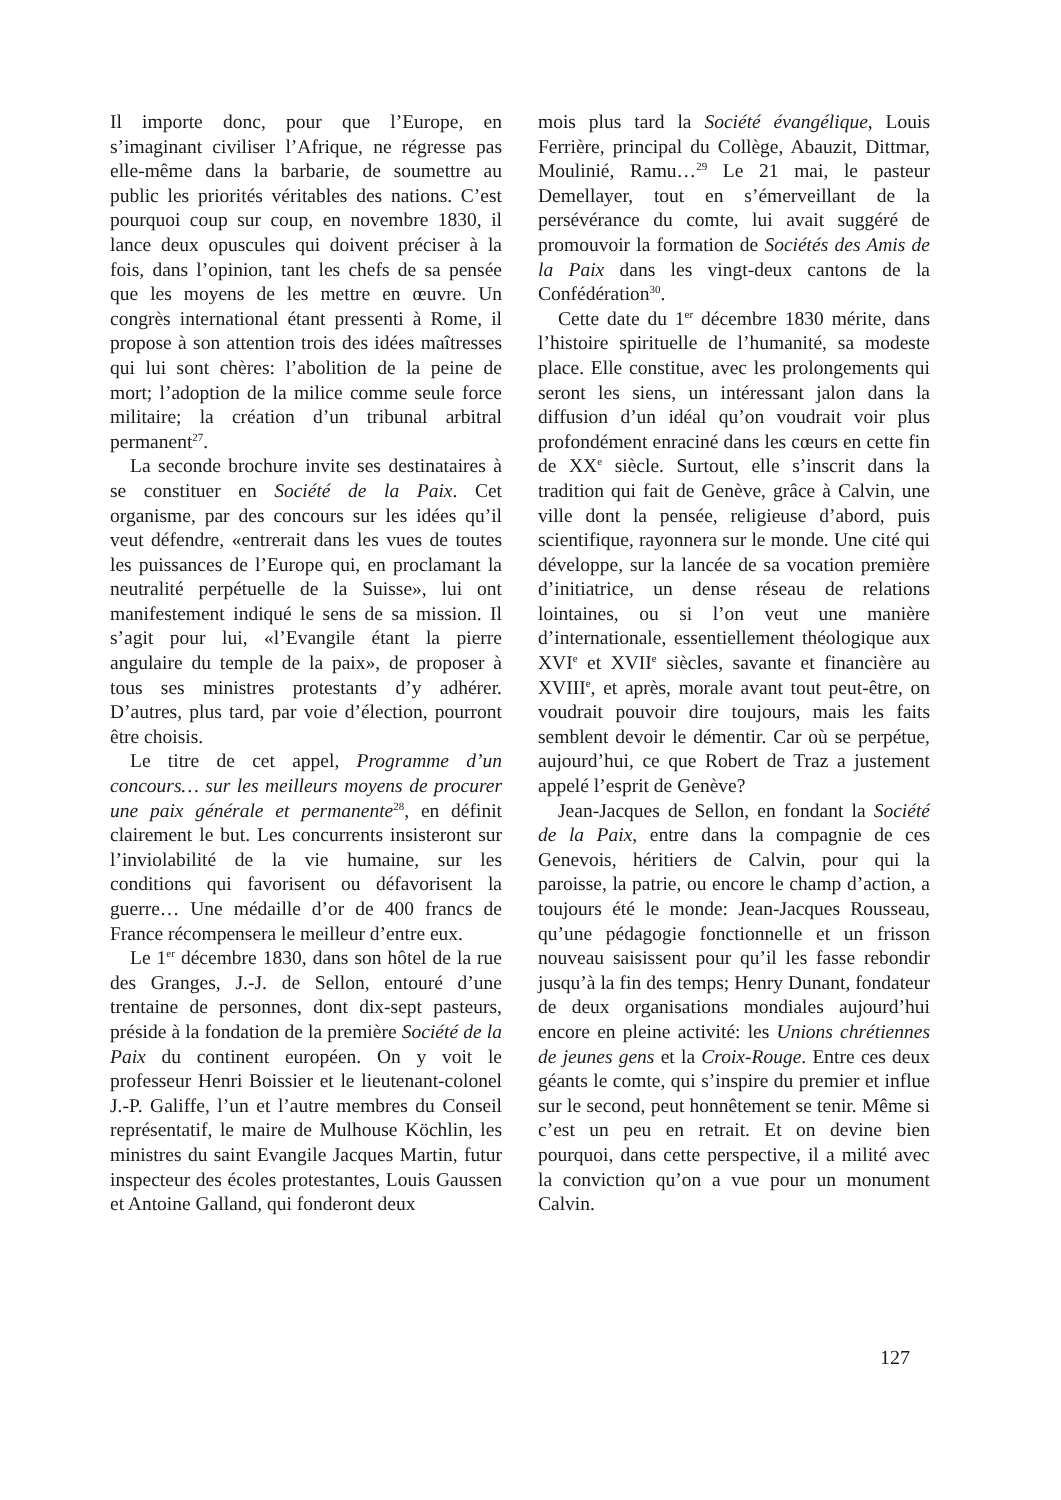Il importe donc, pour que l’Europe, en s’imaginant civiliser l’Afrique, ne régresse pas elle-même dans la barbarie, de soumettre au public les priorités véritables des nations. C’est pourquoi coup sur coup, en novembre 1830, il lance deux opuscules qui doivent préciser à la fois, dans l’opinion, tant les chefs de sa pensée que les moyens de les mettre en œuvre. Un congrès international étant pressenti à Rome, il propose à son attention trois des idées maîtresses qui lui sont chères: l’abolition de la peine de mort; l’adoption de la milice comme seule force militaire; la création d’un tribunal arbitral permanent<sup>27</sup>.
La seconde brochure invite ses destinataires à se constituer en Société de la Paix. Cet organisme, par des concours sur les idées qu’il veut défendre, «entrerait dans les vues de toutes les puissances de l’Europe qui, en proclamant la neutralité perpétuelle de la Suisse», lui ont manifestement indiqué le sens de sa mission. Il s’agit pour lui, «l’Evangile étant la pierre angulaire du temple de la paix», de proposer à tous ses ministres protestants d’y adhérer. D’autres, plus tard, par voie d’élection, pourront être choisis.
Le titre de cet appel, Programme d’un concours… sur les meilleurs moyens de procurer une paix générale et permanente<sup>28</sup>, en définit clairement le but. Les concurrents insisteront sur l’inviolabilité de la vie humaine, sur les conditions qui favorisent ou défavorisent la guerre… Une médaille d’or de 400 francs de France récompensera le meilleur d’entre eux.
Le 1<sup>er</sup> décembre 1830, dans son hôtel de la rue des Granges, J.-J. de Sellon, entouré d’une trentaine de personnes, dont dix-sept pasteurs, préside à la fondation de la première Société de la Paix du continent européen. On y voit le professeur Henri Boissier et le lieutenant-colonel J.-P. Galiffe, l’un et l’autre membres du Conseil représentatif, le maire de Mulhouse Köchlin, les ministres du saint Evangile Jacques Martin, futur inspecteur des écoles protestantes, Louis Gaussen et Antoine Galland, qui fonderont deux
mois plus tard la Société évangélique, Louis Ferrière, principal du Collège, Abauzit, Dittmar, Moulinié, Ramu…<sup>29</sup> Le 21 mai, le pasteur Demellayer, tout en s’émerveillant de la persévérance du comte, lui avait suggéré de promouvoir la formation de Sociétés des Amis de la Paix dans les vingt-deux cantons de la Confédération<sup>30</sup>.
Cette date du 1<sup>er</sup> décembre 1830 mérite, dans l’histoire spirituelle de l’humanité, sa modeste place. Elle constitue, avec les prolongements qui seront les siens, un intéressant jalon dans la diffusion d’un idéal qu’on voudrait voir plus profondément enraciné dans les cœurs en cette fin de XX<sup>e</sup> siècle. Surtout, elle s’inscrit dans la tradition qui fait de Genève, grâce à Calvin, une ville dont la pensée, religieuse d’abord, puis scientifique, rayonnera sur le monde. Une cité qui développe, sur la lancée de sa vocation première d’initiatrice, un dense réseau de relations lointaines, ou si l’on veut une manière d’internationale, essentiellement théologique aux XVI<sup>e</sup> et XVII<sup>e</sup> siècles, savante et financière au XVIII<sup>e</sup>, et après, morale avant tout peut-être, on voudrait pouvoir dire toujours, mais les faits semblent devoir le démentir. Car où se perpétue, aujourd’hui, ce que Robert de Traz a justement appelé l’esprit de Genève?
Jean-Jacques de Sellon, en fondant la Société de la Paix, entre dans la compagnie de ces Genevois, héritiers de Calvin, pour qui la paroisse, la patrie, ou encore le champ d’action, a toujours été le monde: Jean-Jacques Rousseau, qu’une pédagogie fonctionnelle et un frisson nouveau saisissent pour qu’il les fasse rebondir jusqu’à la fin des temps; Henry Dunant, fondateur de deux organisations mondiales aujourd’hui encore en pleine activité: les Unions chrétiennes de jeunes gens et la Croix-Rouge. Entre ces deux géants le comte, qui s’inspire du premier et influe sur le second, peut honnêtement se tenir. Même si c’est un peu en retrait. Et on devine bien pourquoi, dans cette perspective, il a milité avec la conviction qu’on a vue pour un monument Calvin.
127